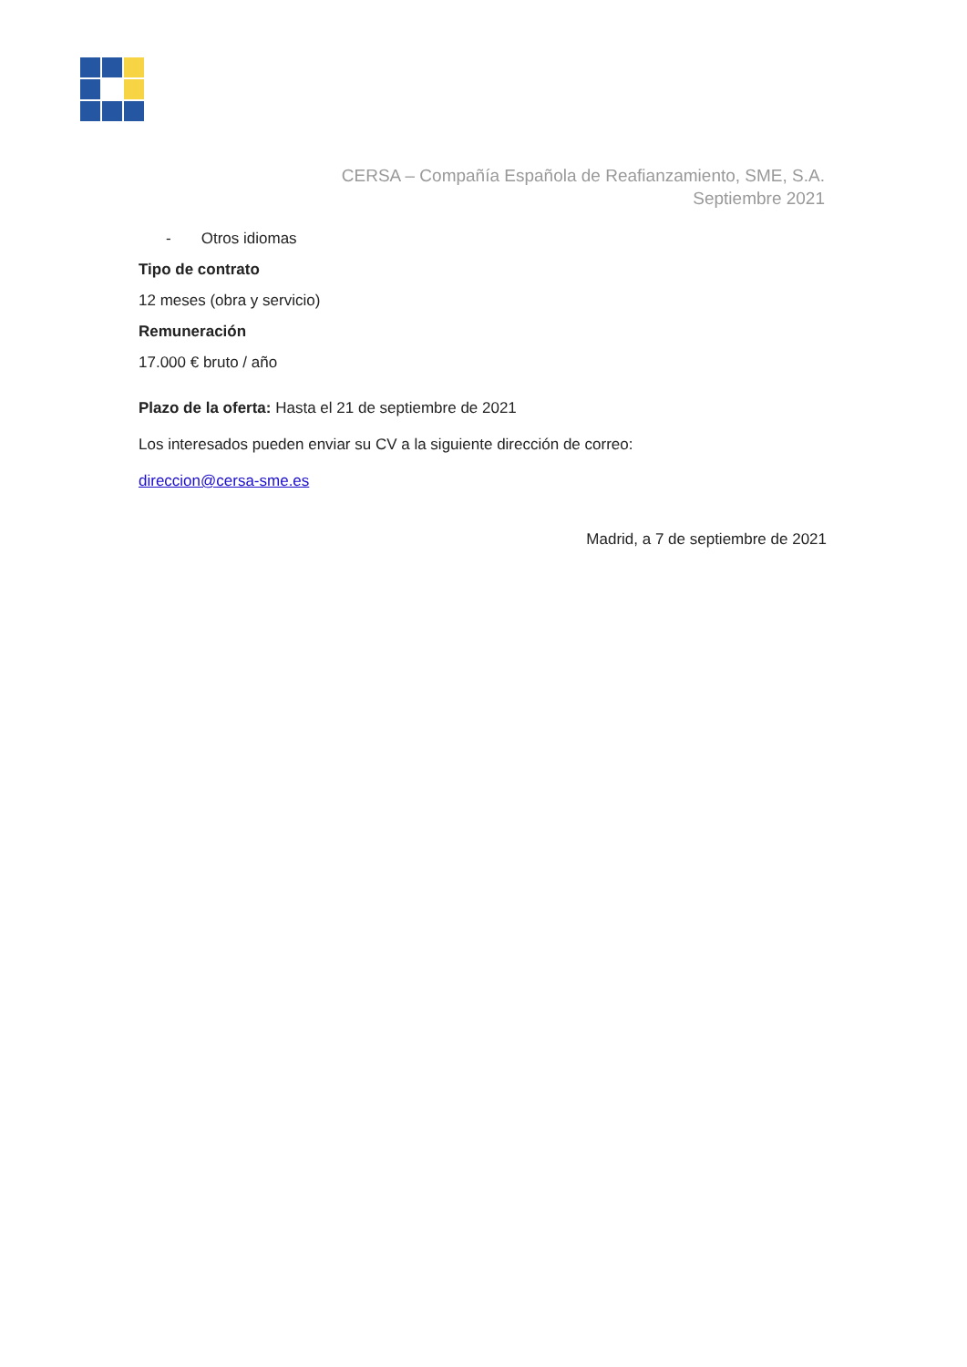CERSA – Compañía Española de Reafianzamiento, SME, S.A.
Septiembre 2021
- Otros idiomas
Tipo de contrato
12 meses (obra y servicio)
Remuneración
17.000 € bruto / año
Plazo de la oferta: Hasta el 21 de septiembre de 2021
Los interesados pueden enviar su CV a la siguiente dirección de correo:
direccion@cersa-sme.es
Madrid, a 7 de septiembre de 2021